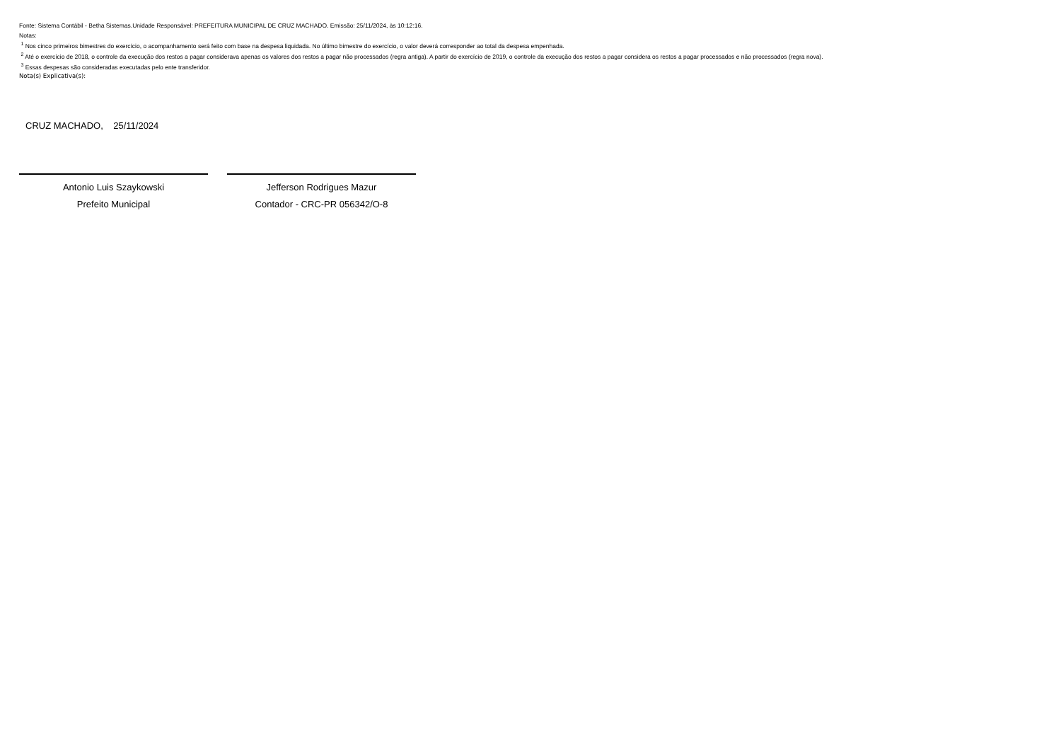Fonte: Sistema Contábil - Betha Sistemas.Unidade Responsável: PREFEITURA MUNICIPAL DE CRUZ MACHADO. Emissão: 25/11/2024, às 10:12:16.
Notas:
<sup>1</sup> Nos cinco primeiros bimestres do exercício, o acompanhamento será feito com base na despesa liquidada. No último bimestre do exercício, o valor deverá corresponder ao total da despesa empenhada.
<sup>2</sup> Até o exercício de 2018, o controle da execução dos restos a pagar considerava apenas os valores dos restos a pagar não processados (regra antiga). A partir do exercício de 2019, o controle da execução dos restos a pagar considera os restos a pagar processados e não processados (regra nova).
<sup>3</sup> Essas despesas são consideradas executadas pelo ente transferidor.
Nota(s) Explicativa(s):
CRUZ MACHADO, 25/11/2024
Antonio Luis Szaykowski
Prefeito Municipal
Jefferson Rodrigues Mazur
Contador - CRC-PR 056342/O-8